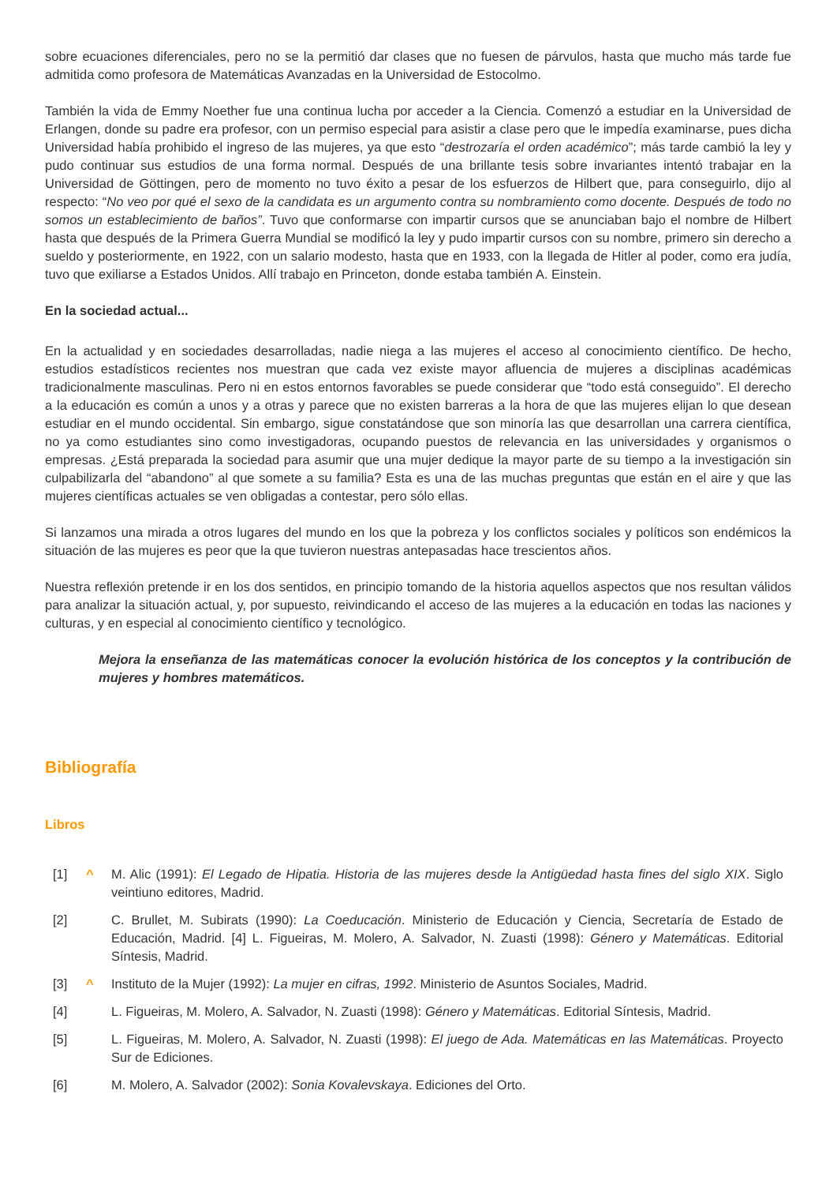sobre ecuaciones diferenciales, pero no se la permitió dar clases que no fuesen de párvulos, hasta que mucho más tarde fue admitida como profesora de Matemáticas Avanzadas en la Universidad de Estocolmo.
También la vida de Emmy Noether fue una continua lucha por acceder a la Ciencia. Comenzó a estudiar en la Universidad de Erlangen, donde su padre era profesor, con un permiso especial para asistir a clase pero que le impedía examinarse, pues dicha Universidad había prohibido el ingreso de las mujeres, ya que esto “destrozaría el orden académico”; más tarde cambió la ley y pudo continuar sus estudios de una forma normal. Después de una brillante tesis sobre invariantes intentó trabajar en la Universidad de Göttingen, pero de momento no tuvo éxito a pesar de los esfuerzos de Hilbert que, para conseguirlo, dijo al respecto: “No veo por qué el sexo de la candidata es un argumento contra su nombramiento como docente. Después de todo no somos un establecimiento de baños”. Tuvo que conformarse con impartir cursos que se anunciaban bajo el nombre de Hilbert hasta que después de la Primera Guerra Mundial se modificó la ley y pudo impartir cursos con su nombre, primero sin derecho a sueldo y posteriormente, en 1922, con un salario modesto, hasta que en 1933, con la llegada de Hitler al poder, como era judía, tuvo que exiliarse a Estados Unidos. Allí trabajo en Princeton, donde estaba también A. Einstein.
En la sociedad actual...
En la actualidad y en sociedades desarrolladas, nadie niega a las mujeres el acceso al conocimiento científico. De hecho, estudios estadísticos recientes nos muestran que cada vez existe mayor afluencia de mujeres a disciplinas académicas tradicionalmente masculinas. Pero ni en estos entornos favorables se puede considerar que “todo está conseguido”. El derecho a la educación es común a unos y a otras y parece que no existen barreras a la hora de que las mujeres elijan lo que desean estudiar en el mundo occidental. Sin embargo, sigue constatándose que son minoría las que desarrollan una carrera científica, no ya como estudiantes sino como investigadoras, ocupando puestos de relevancia en las universidades y organismos o empresas. ¿Está preparada la sociedad para asumir que una mujer dedique la mayor parte de su tiempo a la investigación sin culpabilizarla del “abandono” al que somete a su familia? Esta es una de las muchas preguntas que están en el aire y que las mujeres científicas actuales se ven obligadas a contestar, pero sólo ellas.
Si lanzamos una mirada a otros lugares del mundo en los que la pobreza y los conflictos sociales y políticos son endémicos la situación de las mujeres es peor que la que tuvieron nuestras antepasadas hace trescientos años.
Nuestra reflexión pretende ir en los dos sentidos, en principio tomando de la historia aquellos aspectos que nos resultan válidos para analizar la situación actual, y, por supuesto, reivindicando el acceso de las mujeres a la educación en todas las naciones y culturas, y en especial al conocimiento científico y tecnológico.
Mejora la enseñanza de las matemáticas conocer la evolución histórica de los conceptos y la contribución de mujeres y hombres matemáticos.
Bibliografía
Libros
[1] ^ M. Alic (1991): El Legado de Hipatia. Historia de las mujeres desde la Antigüedad hasta fines del siglo XIX. Siglo veintiuno editores, Madrid.
[2] C. Brullet, M. Subirats (1990): La Coeducación. Ministerio de Educación y Ciencia, Secretaría de Estado de Educación, Madrid. [4] L. Figueiras, M. Molero, A. Salvador, N. Zuasti (1998): Género y Matemáticas. Editorial Síntesis, Madrid.
[3] ^ Instituto de la Mujer (1992): La mujer en cifras, 1992. Ministerio de Asuntos Sociales, Madrid.
[4] L. Figueiras, M. Molero, A. Salvador, N. Zuasti (1998): Género y Matemáticas. Editorial Síntesis, Madrid.
[5] L. Figueiras, M. Molero, A. Salvador, N. Zuasti (1998): El juego de Ada. Matemáticas en las Matemáticas. Proyecto Sur de Ediciones.
[6] M. Molero, A. Salvador (2002): Sonia Kovalevskaya. Ediciones del Orto.